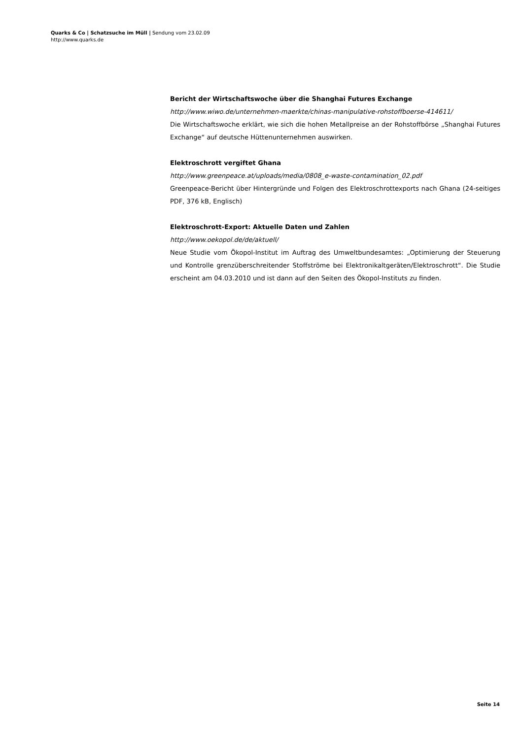Quarks & Co | Schatzsuche im Müll | Sendung vom 23.02.09
http://www.quarks.de
Bericht der Wirtschaftswoche über die Shanghai Futures Exchange
http://www.wiwo.de/unternehmen-maerkte/chinas-manipulative-rohstoffboerse-414611/
Die Wirtschaftswoche erklärt, wie sich die hohen Metallpreise an der Rohstoffbörse „Shanghai Futures Exchange“ auf deutsche Hüttenunternehmen auswirken.
Elektroschrott vergiftet Ghana
http://www.greenpeace.at/uploads/media/0808_e-waste-contamination_02.pdf
Greenpeace-Bericht über Hintergründe und Folgen des Elektroschrottexports nach Ghana (24-seitiges PDF, 376 kB, Englisch)
Elektroschrott-Export: Aktuelle Daten und Zahlen
http://www.oekopol.de/de/aktuell/
Neue Studie vom Ökopol-Institut im Auftrag des Umweltbundesamtes: „Optimierung der Steuerung und Kontrolle grenzüberschreitender Stoffströme bei Elektronikaltgeräten/Elektroschrott“. Die Studie erscheint am 04.03.2010 und ist dann auf den Seiten des Ökopol-Instituts zu finden.
Seite 14